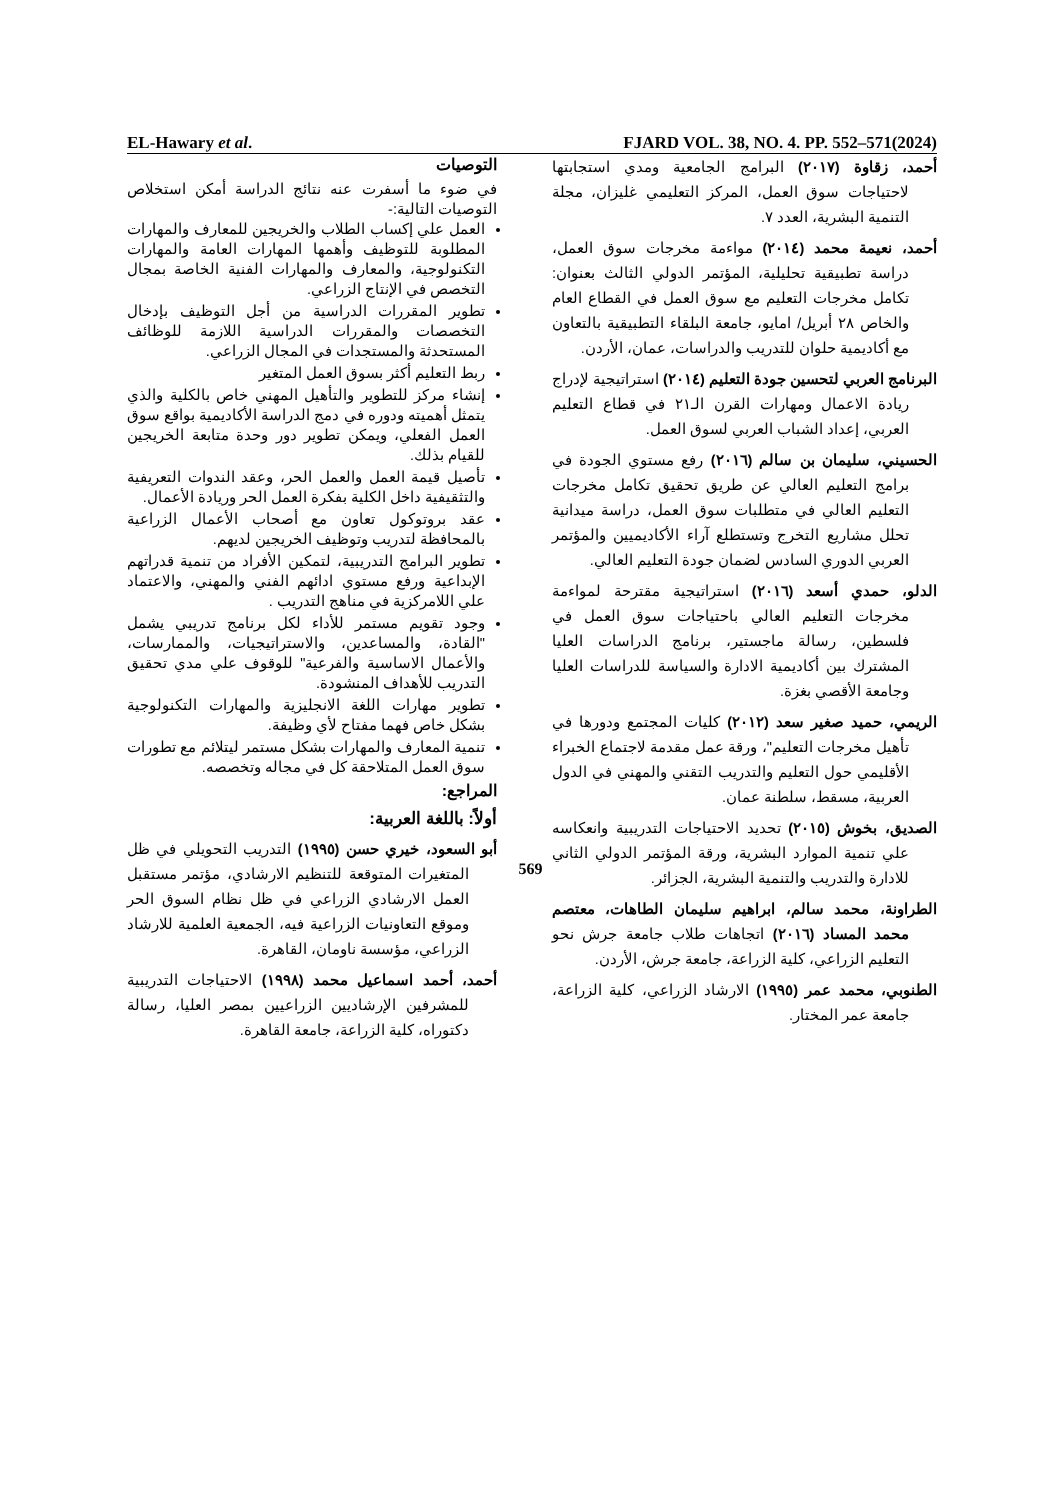EL-Hawary et al. FJARD VOL. 38, NO. 4. PP. 552–571(2024)
التوصيات
في ضوء ما أسفرت عنه نتائج الدراسة أمكن استخلاص التوصيات التالية:-
العمل علي إكساب الطلاب والخريجين للمعارف والمهارات المطلوبة للتوظيف وأهمها المهارات العامة والمهارات التكنولوجية، والمعارف والمهارات الفنية الخاصة بمجال التخصص في الإنتاج الزراعي.
تطوير المقررات الدراسية من أجل التوظيف بإدخال التخصصات والمقررات الدراسية اللازمة للوظائف المستحدثة والمستجدات في المجال الزراعي.
ربط التعليم أكثر بسوق العمل المتغير
إنشاء مركز للتطوير والتأهيل المهني خاص بالكلية والذي يتمثل أهميته ودوره في دمج الدراسة الأكاديمية بواقع سوق العمل الفعلي، ويمكن تطوير دور وحدة متابعة الخريجين للقيام بذلك.
تأصيل قيمة العمل والعمل الحر، وعقد الندوات التعريفية والتثقيفية داخل الكلية بفكرة العمل الحر وريادة الأعمال.
عقد بروتوكول تعاون مع أصحاب الأعمال الزراعية بالمحافظة لتدريب وتوظيف الخريجين لديهم.
تطوير البرامج التدريبية، لتمكين الأفراد من تنمية قدراتهم الإبداعية ورفع مستوي ادائهم الفني والمهني، والاعتماد علي اللامركزية في مناهج التدريب .
وجود تقويم مستمر للأداء لكل برنامج تدريبي يشمل "القادة، والمساعدين، والاستراتيجيات، والممارسات، والأعمال الاساسية والفرعية" للوقوف علي مدي تحقيق التدريب للأهداف المنشودة.
تطوير مهارات اللغة الانجليزية والمهارات التكنولوجية بشكل خاص فهما مفتاح لأي وظيفة.
تنمية المعارف والمهارات بشكل مستمر ليتلائم مع تطورات سوق العمل المتلاحقة كل في مجاله وتخصصه.
المراجع:
أولاً: باللغة العربية:
أبو السعود، خيري حسن (١٩٩٥) التدريب التحويلي في ظل المتغيرات المتوقعة للتنظيم الارشادي، مؤتمر مستقبل العمل الارشادي الزراعي في ظل نظام السوق الحر وموقع التعاونيات الزراعية فيه، الجمعية العلمية للارشاد الزراعي، مؤسسة ناومان، القاهرة.
أحمد، أحمد اسماعيل محمد (١٩٩٨) الاحتياجات التدريبية للمشرفين الإرشاديين الزراعيين بمصر العليا، رسالة دكتوراه، كلية الزراعة، جامعة القاهرة.
أحمد، زقاوة (٢٠١٧) البرامج الجامعية ومدي استجابتها لاحتياجات سوق العمل، المركز التعليمي غليزان، مجلة التنمية البشرية، العدد ٧.
أحمد، نعيمة محمد (٢٠١٤) مواءمة مخرجات سوق العمل، دراسة تطبيقية تحليلية، المؤتمر الدولي الثالث بعنوان: تكامل مخرجات التعليم مع سوق العمل في القطاع العام والخاص ٢٨ أبريل/ امايو، جامعة البلقاء التطبيقية بالتعاون مع أكاديمية حلوان للتدريب والدراسات، عمان، الأردن.
البرنامج العربي لتحسين جودة التعليم (٢٠١٤) استراتيجية لإدراج ريادة الاعمال ومهارات القرن الـ٢١ في قطاع التعليم العربي، إعداد الشباب العربي لسوق العمل.
الحسيني، سليمان بن سالم (٢٠١٦) رفع مستوي الجودة في برامج التعليم العالي عن طريق تحقيق تكامل مخرجات التعليم العالي في متطلبات سوق العمل، دراسة ميدانية تحلل مشاريع التخرج وتستطلع آراء الأكاديميين والمؤتمر العربي الدوري السادس لضمان جودة التعليم العالي.
الدلو، حمدي أسعد (٢٠١٦) استراتيجية مقترحة لمواءمة مخرجات التعليم العالي باحتياجات سوق العمل في فلسطين، رسالة ماجستير، برنامج الدراسات العليا المشترك بين أكاديمية الادارة والسياسة للدراسات العليا وجامعة الأقصي بغزة.
الريمي، حميد صغير سعد (٢٠١٢) كليات المجتمع ودورها في تأهيل مخرجات التعليم"، ورقة عمل مقدمة لاجتماع الخبراء الأقليمي حول التعليم والتدريب التقني والمهني في الدول العربية، مسقط، سلطنة عمان.
الصديق، بخوش (٢٠١٥) تحديد الاحتياجات التدريبية وانعكاسه علي تنمية الموارد البشرية، ورقة المؤتمر الدولي الثاني للادارة والتدريب والتنمية البشرية، الجزائر.
الطراونة، محمد سالم، ابراهيم سليمان الطاهات، معتصم محمد المساد (٢٠١٦) اتجاهات طلاب جامعة جرش نحو التعليم الزراعي، كلية الزراعة، جامعة جرش، الأردن.
الطنوبي، محمد عمر (١٩٩٥) الارشاد الزراعي، كلية الزراعة، جامعة عمر المختار.
569